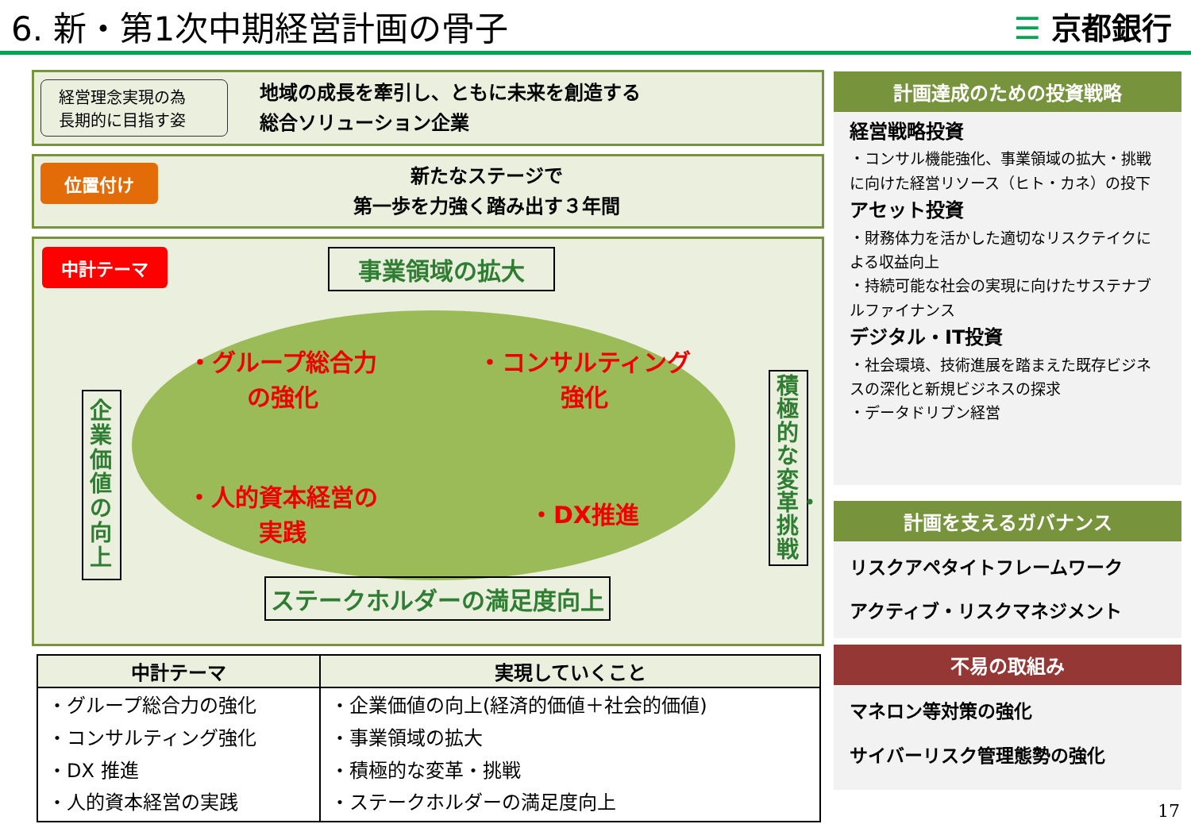6. 新・第1次中期経営計画の骨子 ☰ 京都銀行
経営理念実現の為
長期的に目指す姿
地域の成長を牽引し、ともに未来を創造する
総合ソリューション企業
位置付け
新たなステージで
第一歩を力強く踏み出す３年間
中計テーマ
事業領域の拡大
企業価値の向上
・グループ総合力
の強化
・コンサルティング
強化
・人的資本経営の
実践
・DX推進
積極的な変革・挑戦
ステークホルダーの満足度向上
| 中計テーマ | 実現していくこと |
| --- | --- |
| ・グループ総合力の強化 ・コンサルティング強化 ・DX 推進 ・人的資本経営の実践 | ・企業価値の向上(経済的価値＋社会的価値) ・事業領域の拡大 ・積極的な変革・挑戦 ・ステークホルダーの満足度向上 |
計画達成のための投資戦略
経営戦略投資
・コンサル機能強化、事業領域の拡大・挑戦に向けた経営リソース（ヒト・カネ）の投下
アセット投資
・財務体力を活かした適切なリスクテイクによる収益向上
・持続可能な社会の実現に向けたサステナブルファイナンス
デジタル・IT投資
・社会環境、技術進展を踏まえた既存ビジネスの深化と新規ビジネスの探求
・データドリブン経営
計画を支えるガバナンス
リスクアペタイトフレームワーク
アクティブ・リスクマネジメント
不易の取組み
マネロン等対策の強化
サイバーリスク管理態勢の強化
17